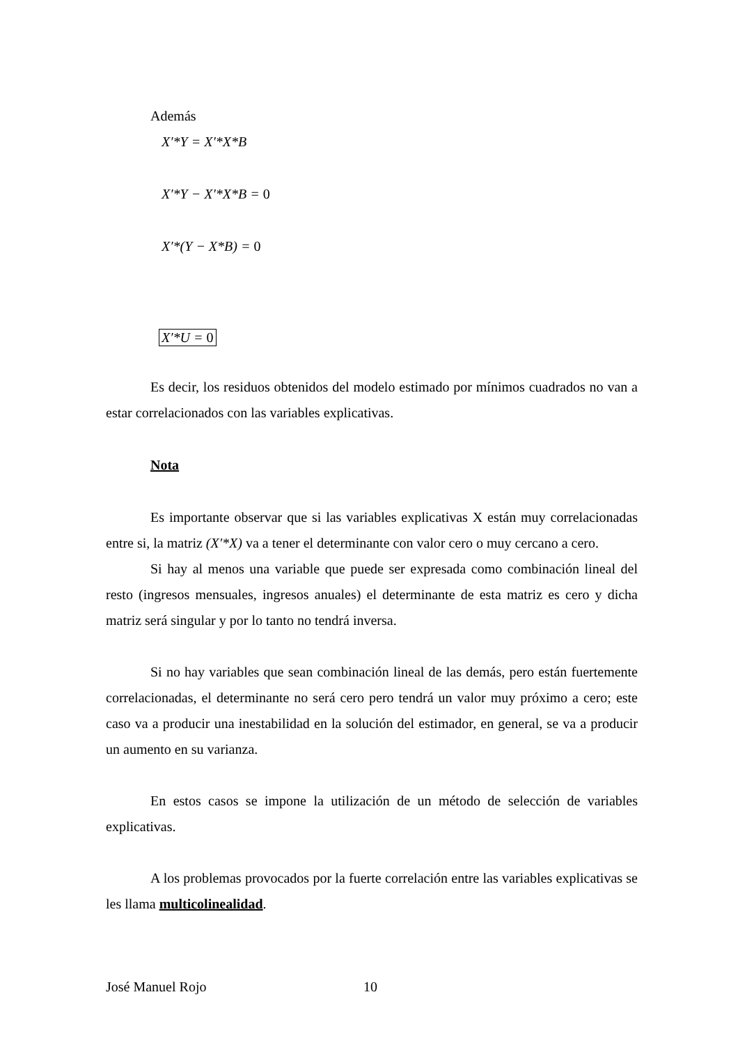Además
X′*Y = X′*X*B
X′*Y − X′*X*B = 0
X′*(Y − X*B) = 0
X′*U = 0
Es decir, los residuos obtenidos del modelo estimado por mínimos cuadrados no van a estar correlacionados con las variables explicativas.
Nota
Es importante observar que si las variables explicativas X están muy correlacionadas entre si, la matriz (X′*X) va a tener el determinante con valor cero o muy cercano a cero.
Si hay al menos una variable que puede ser expresada como combinación lineal del resto (ingresos mensuales, ingresos anuales) el determinante de esta matriz es cero y dicha matriz será singular y por lo tanto no tendrá inversa.
Si no hay variables que sean combinación lineal de las demás, pero están fuertemente correlacionadas, el determinante no será cero pero tendrá un valor muy próximo a cero; este caso va a producir una inestabilidad en la solución del estimador, en general, se va a producir un aumento en su varianza.
En estos casos se impone la utilización de un método de selección de variables explicativas.
A los problemas provocados por la fuerte correlación entre las variables explicativas se les llama multicolinealidad.
José Manuel Rojo 10